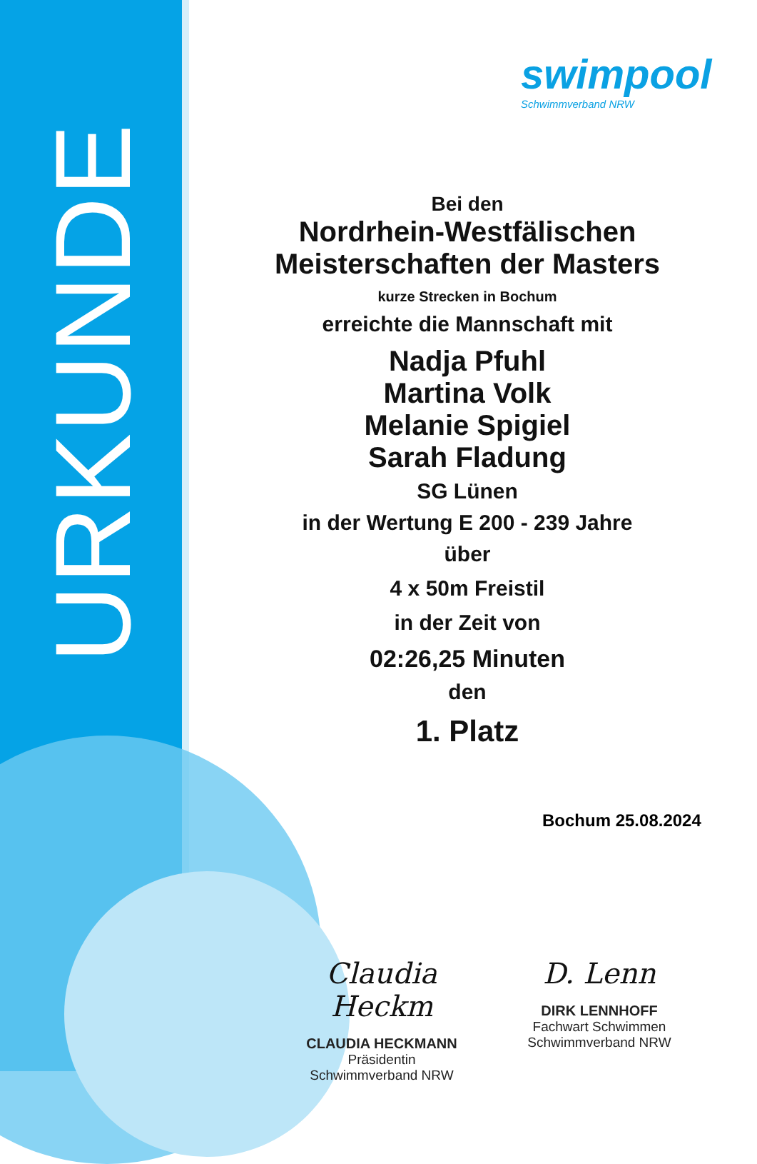URKUNDE
swimpool
Schwimmverband NRW
Bei den
Nordrhein-Westfälischen
Meisterschaften der Masters
kurze Strecken in Bochum
erreichte die Mannschaft mit
Nadja Pfuhl
Martina Volk
Melanie Spigiel
Sarah Fladung
SG Lünen
in der Wertung E 200 - 239 Jahre
über
4 x 50m Freistil
in der Zeit von
02:26,25 Minuten
den
1. Platz
Bochum 25.08.2024
Claudia Heckm
CLAUDIA HECKMANN
Präsidentin
Schwimmverband NRW
D. Lenn
DIRK LENNHOFF
Fachwart Schwimmen
Schwimmverband NRW